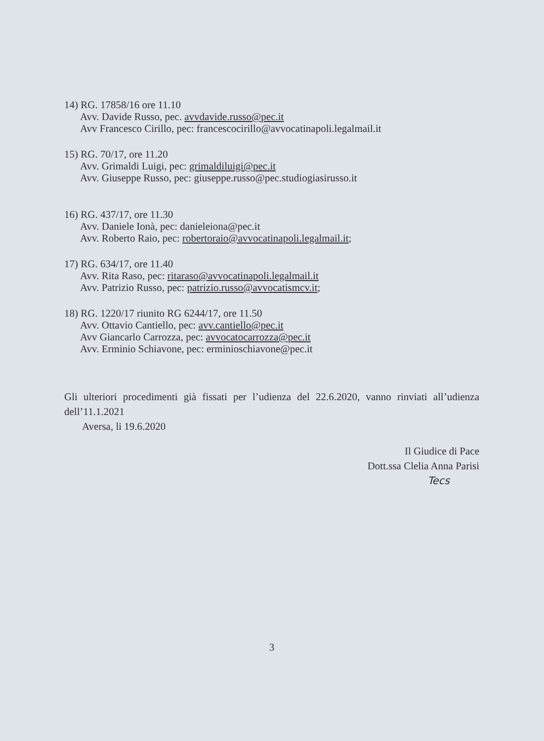14) RG. 17858/16 ore 11.10
Avv. Davide Russo, pec. avvdavide.russo@pec.it
Avv Francesco Cirillo, pec: francescocirillo@avvocatinapoli.legalmail.it
15) RG. 70/17, ore 11.20
Avv. Grimaldi Luigi, pec: grimaldiluigi@pec.it
Avv. Giuseppe Russo, pec: giuseppe.russo@pec.studiogiasirusso.it
16) RG. 437/17, ore 11.30
Avv. Daniele Ionà, pec: danieleiona@pec.it
Avv. Roberto Raio, pec: robertoraio@avvocatinapoli.legalmail.it;
17) RG. 634/17, ore 11.40
Avv. Rita Raso, pec: ritaraso@avvocatinapoli.legalmail.it
Avv. Patrizio Russo, pec: patrizio.russo@avvocatismcv.it;
18) RG. 1220/17 riunito RG 6244/17, ore 11.50
Avv. Ottavio Cantiello, pec: avv.cantiello@pec.it
Avv Giancarlo Carrozza, pec: avvocatocarrozza@pec.it
Avv. Erminio Schiavone, pec: erminioschiavone@pec.it
Gli ulteriori procedimenti già fissati per l’udienza del 22.6.2020, vanno rinviati all’udienza dell’11.1.2021
Aversa, li 19.6.2020
Il Giudice di Pace
Dott.ssa Clelia Anna Parisi
Tecs
3